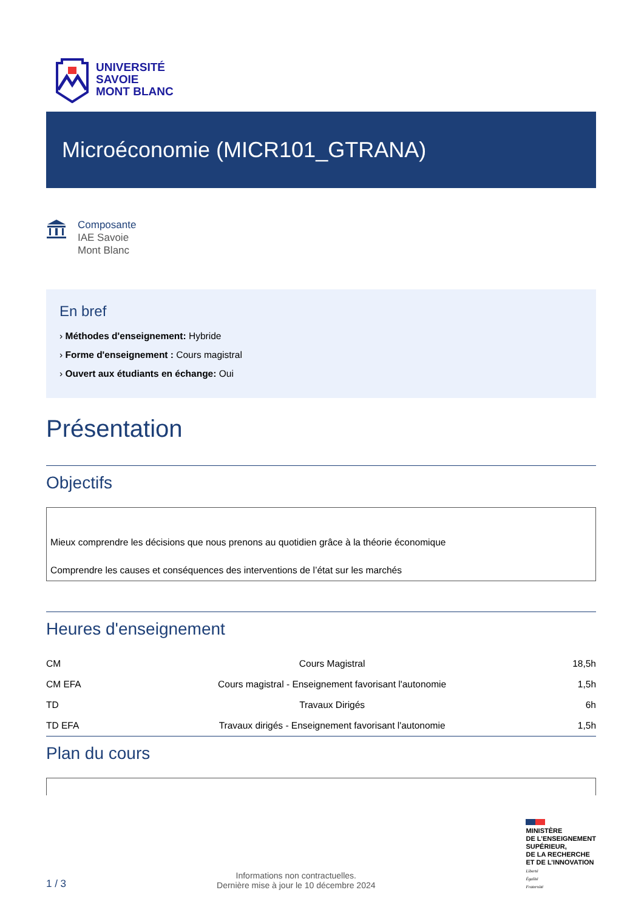UNIVERSITÉ
SAVOIE
MONT BLANC
Microéconomie (MICR101_GTRANA)
Composante
IAE Savoie
Mont Blanc
En bref
› Méthodes d'enseignement: Hybride
› Forme d'enseignement : Cours magistral
› Ouvert aux étudiants en échange: Oui
Présentation
Objectifs
Mieux comprendre les décisions que nous prenons au quotidien grâce à la théorie économique
Comprendre les causes et conséquences des interventions de l’état sur les marchés
Heures d'enseignement
| CM | Cours Magistral | 18,5h |
| CM EFA | Cours magistral - Enseignement favorisant l'autonomie | 1,5h |
| TD | Travaux Dirigés | 6h |
| TD EFA | Travaux dirigés - Enseignement favorisant l'autonomie | 1,5h |
Plan du cours
1 / 3
Informations non contractuelles.
Dernière mise à jour le 10 décembre 2024
MINISTÈRE
DE L’ENSEIGNEMENT
SUPÉRIEUR,
DE LA RECHERCHE
ET DE L’INNOVATION
Liberté
Égalité
Fraternité